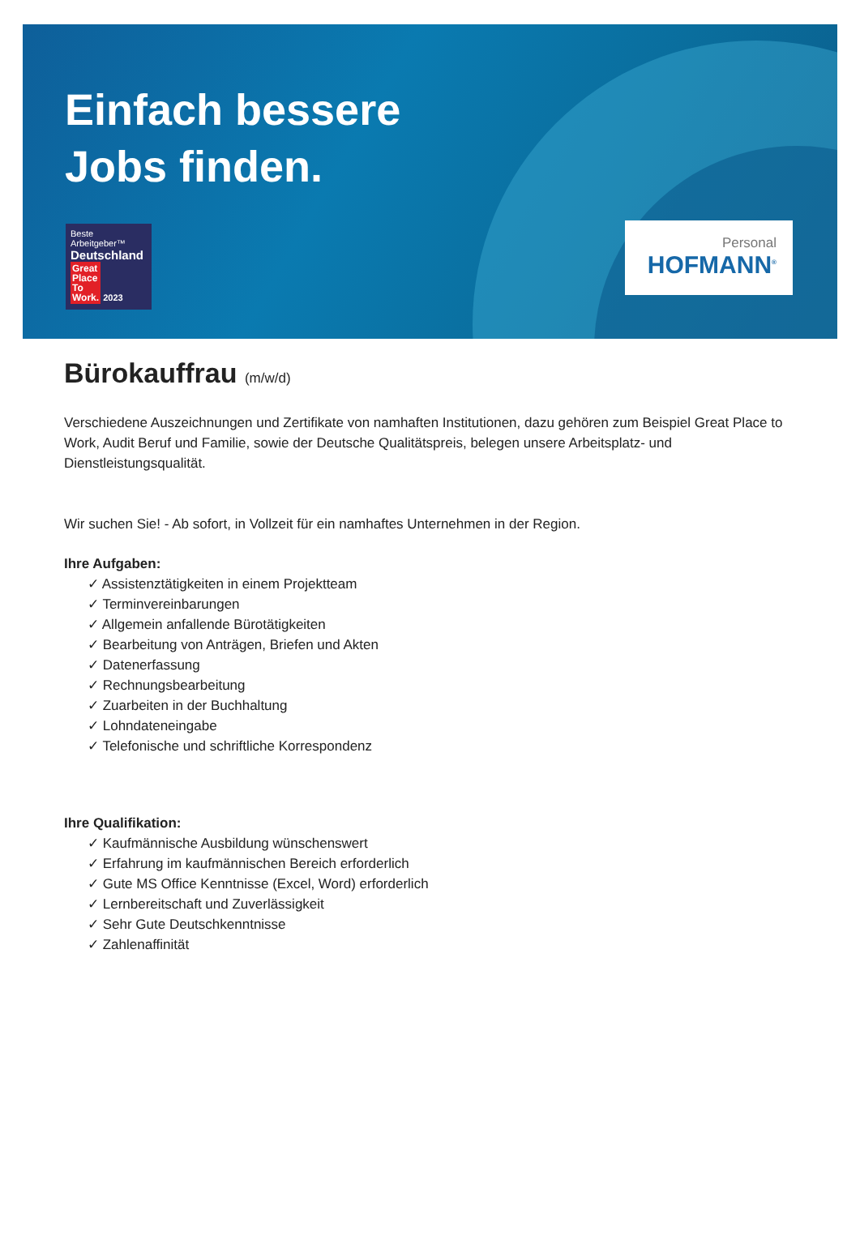Einfach bessere
Jobs finden.
Beste Arbeitgeber™
Deutschland
Great
Place
To
Work. 2023
Personal
HOFMANN<sup>®</sup>
Bürokauffrau (m/w/d)
Verschiedene Auszeichnungen und Zertifikate von namhaften Institutionen, dazu gehören zum Beispiel Great Place to Work, Audit Beruf und Familie, sowie der Deutsche Qualitätspreis, belegen unsere Arbeitsplatz- und Dienstleistungsqualität.
Wir suchen Sie! - Ab sofort, in Vollzeit für ein namhaftes Unternehmen in der Region.
Ihre Aufgaben:
✓ Assistenztätigkeiten in einem Projektteam
✓ Terminvereinbarungen
✓ Allgemein anfallende Bürotätigkeiten
✓ Bearbeitung von Anträgen, Briefen und Akten
✓ Datenerfassung
✓ Rechnungsbearbeitung
✓ Zuarbeiten in der Buchhaltung
✓ Lohndateneingabe
✓ Telefonische und schriftliche Korrespondenz
Ihre Qualifikation:
✓ Kaufmännische Ausbildung wünschenswert
✓ Erfahrung im kaufmännischen Bereich erforderlich
✓ Gute MS Office Kenntnisse (Excel, Word) erforderlich
✓ Lernbereitschaft und Zuverlässigkeit
✓ Sehr Gute Deutschkenntnisse
✓ Zahlenaffinität